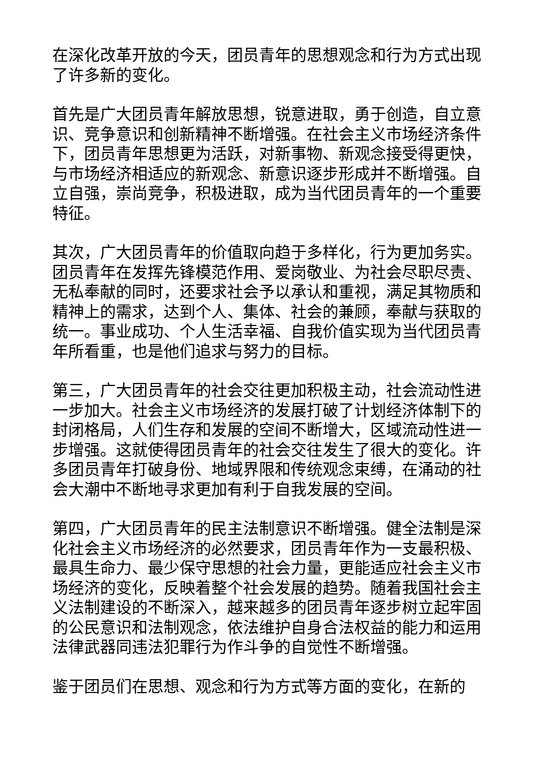在深化改革开放的今天，团员青年的思想观念和行为方式出现了许多新的变化。
首先是广大团员青年解放思想，锐意进取，勇于创造，自立意识、竞争意识和创新精神不断增强。在社会主义市场经济条件下，团员青年思想更为活跃，对新事物、新观念接受得更快，与市场经济相适应的新观念、新意识逐步形成并不断增强。自立自强，崇尚竞争，积极进取，成为当代团员青年的一个重要特征。
其次，广大团员青年的价值取向趋于多样化，行为更加务实。团员青年在发挥先锋模范作用、爱岗敬业、为社会尽职尽责、无私奉献的同时，还要求社会予以承认和重视，满足其物质和精神上的需求，达到个人、集体、社会的兼顾，奉献与获取的统一。事业成功、个人生活幸福、自我价值实现为当代团员青年所看重，也是他们追求与努力的目标。
第三，广大团员青年的社会交往更加积极主动，社会流动性进一步加大。社会主义市场经济的发展打破了计划经济体制下的封闭格局，人们生存和发展的空间不断增大，区域流动性进一步增强。这就使得团员青年的社会交往发生了很大的变化。许多团员青年打破身份、地域界限和传统观念束缚，在涌动的社会大潮中不断地寻求更加有利于自我发展的空间。
第四，广大团员青年的民主法制意识不断增强。健全法制是深化社会主义市场经济的必然要求，团员青年作为一支最积极、最具生命力、最少保守思想的社会力量，更能适应社会主义市场经济的变化，反映着整个社会发展的趋势。随着我国社会主义法制建设的不断深入，越来越多的团员青年逐步树立起牢固的公民意识和法制观念，依法维护自身合法权益的能力和运用法律武器同违法犯罪行为作斗争的自觉性不断增强。
鉴于团员们在思想、观念和行为方式等方面的变化，在新的